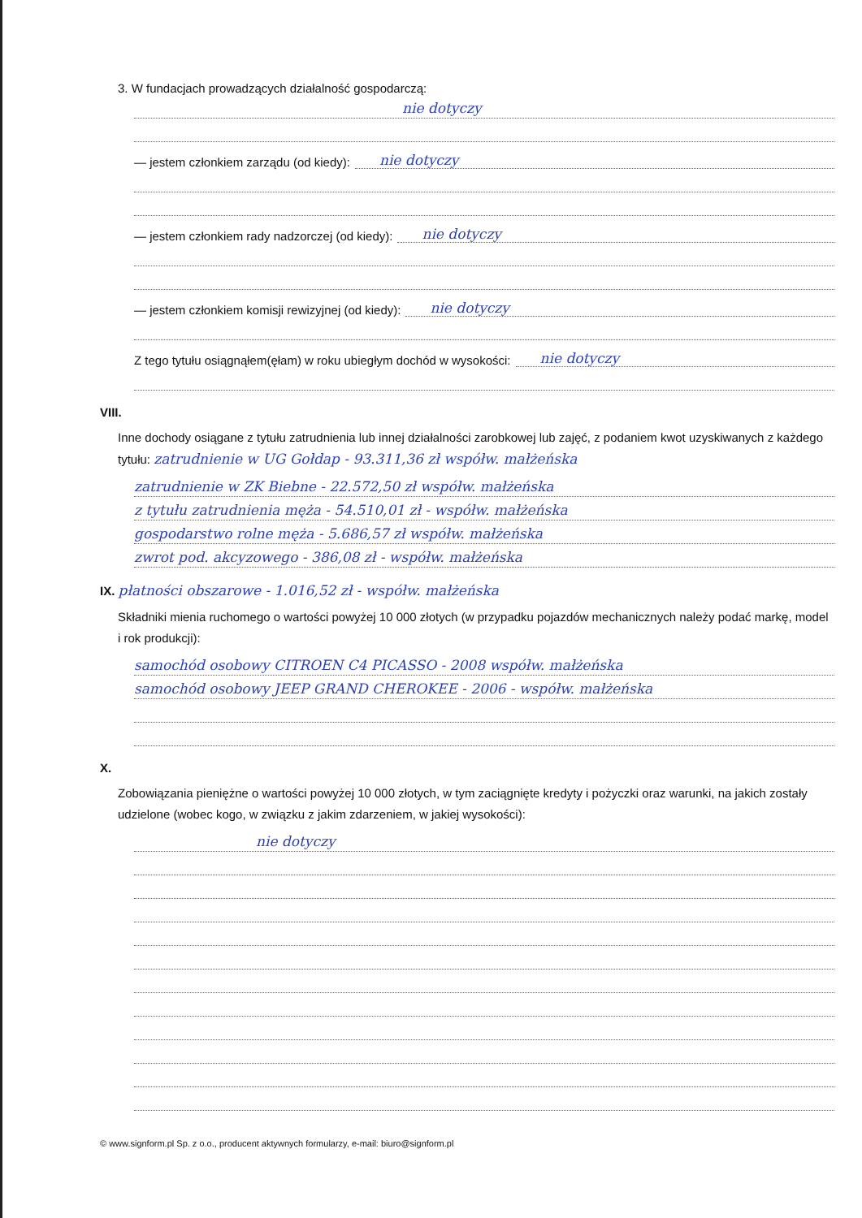3. W fundacjach prowadzących działalność gospodarczą:
nie dotyczy
— jestem członkiem zarządu (od kiedy): nie dotyczy
— jestem członkiem rady nadzorczej (od kiedy): nie dotyczy
— jestem członkiem komisji rewizyjnej (od kiedy): nie dotyczy
Z tego tytułu osiągnąłem(ęłam) w roku ubiegłym dochód w wysokości: nie dotyczy
VIII.
Inne dochody osiągane z tytułu zatrudnienia lub innej działalności zarobkowej lub zajęć, z podaniem kwot uzyskiwanych z każdego tytułu: zatrudnienie w UG Gołdap - 93.311,36 zł współw. małżeńska
zatrudnienie w ZK Biebne - 22.572,50 zł współw. małżeńska
z tytułu zatrudnienia męża - 54.510,01 zł - współw. małżeńska
gospodarstwo rolne męża - 5.686,57 zł współw. małżeńska
zwrot pod. akcyzowego - 386,08 zł - współw. małżeńska
IX. płatności obszarowe - 1.016,52 zł - współw. małżeńska
Składniki mienia ruchomego o wartości powyżej 10 000 złotych (w przypadku pojazdów mechanicznych należy podać markę, model i rok produkcji):
samochód osobowy CITROEN C4 PICASSO - 2008 współw. małżeńska
samochód osobowy JEEP GRAND CHEROKEE - 2006 - współw. małżeńska
X.
Zobowiązania pieniężne o wartości powyżej 10 000 złotych, w tym zaciągnięte kredyty i pożyczki oraz warunki, na jakich zostały udzielone (wobec kogo, w związku z jakim zdarzeniem, w jakiej wysokości):
nie dotyczy
© www.signform.pl Sp. z o.o., producent aktywnych formularzy, e-mail: biuro@signform.pl